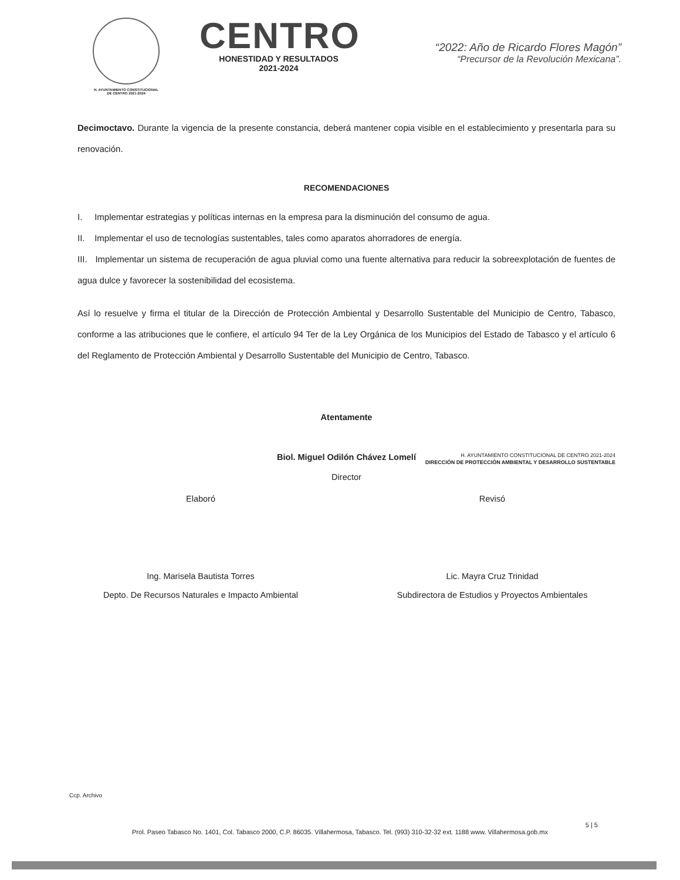H. AYUNTAMIENTO CONSTITUCIONAL
DE CENTRO 2021-2024
CENTRO
HONESTIDAD Y RESULTADOS
2021-2024
“2022: Año de Ricardo Flores Magón”
“Precursor de la Revolución Mexicana”.
Decimoctavo. Durante la vigencia de la presente constancia, deberá mantener copia visible en el establecimiento y presentarla para su renovación.
RECOMENDACIONES
I. Implementar estrategias y políticas internas en la empresa para la disminución del consumo de agua.
II. Implementar el uso de tecnologías sustentables, tales como aparatos ahorradores de energía.
III. Implementar un sistema de recuperación de agua pluvial como una fuente alternativa para reducir la sobreexplotación de fuentes de agua dulce y favorecer la sostenibilidad del ecosistema.
Así lo resuelve y firma el titular de la Dirección de Protección Ambiental y Desarrollo Sustentable del Municipio de Centro, Tabasco, conforme a las atribuciones que le confiere, el artículo 94 Ter de la Ley Orgánica de los Municipios del Estado de Tabasco y el artículo 6 del Reglamento de Protección Ambiental y Desarrollo Sustentable del Municipio de Centro, Tabasco.
Atentamente
Biol. Miguel Odilón Chávez Lomelí
Director
H. AYUNTAMIENTO CONSTITUCIONAL DE CENTRO 2021-2024
DIRECCIÓN DE PROTECCIÓN AMBIENTAL Y DESARROLLO SUSTENTABLE
Elaboró Revisó
Ing. Marisela Bautista Torres
Depto. De Recursos Naturales e Impacto Ambiental
Lic. Mayra Cruz Trinidad
Subdirectora de Estudios y Proyectos Ambientales
Ccp. Archivo
5 | 5
Prol. Paseo Tabasco No. 1401, Col. Tabasco 2000, C.P. 86035. Villahermosa, Tabasco. Tel. (993) 310-32-32 ext. 1188 www. Villahermosa.gob.mx